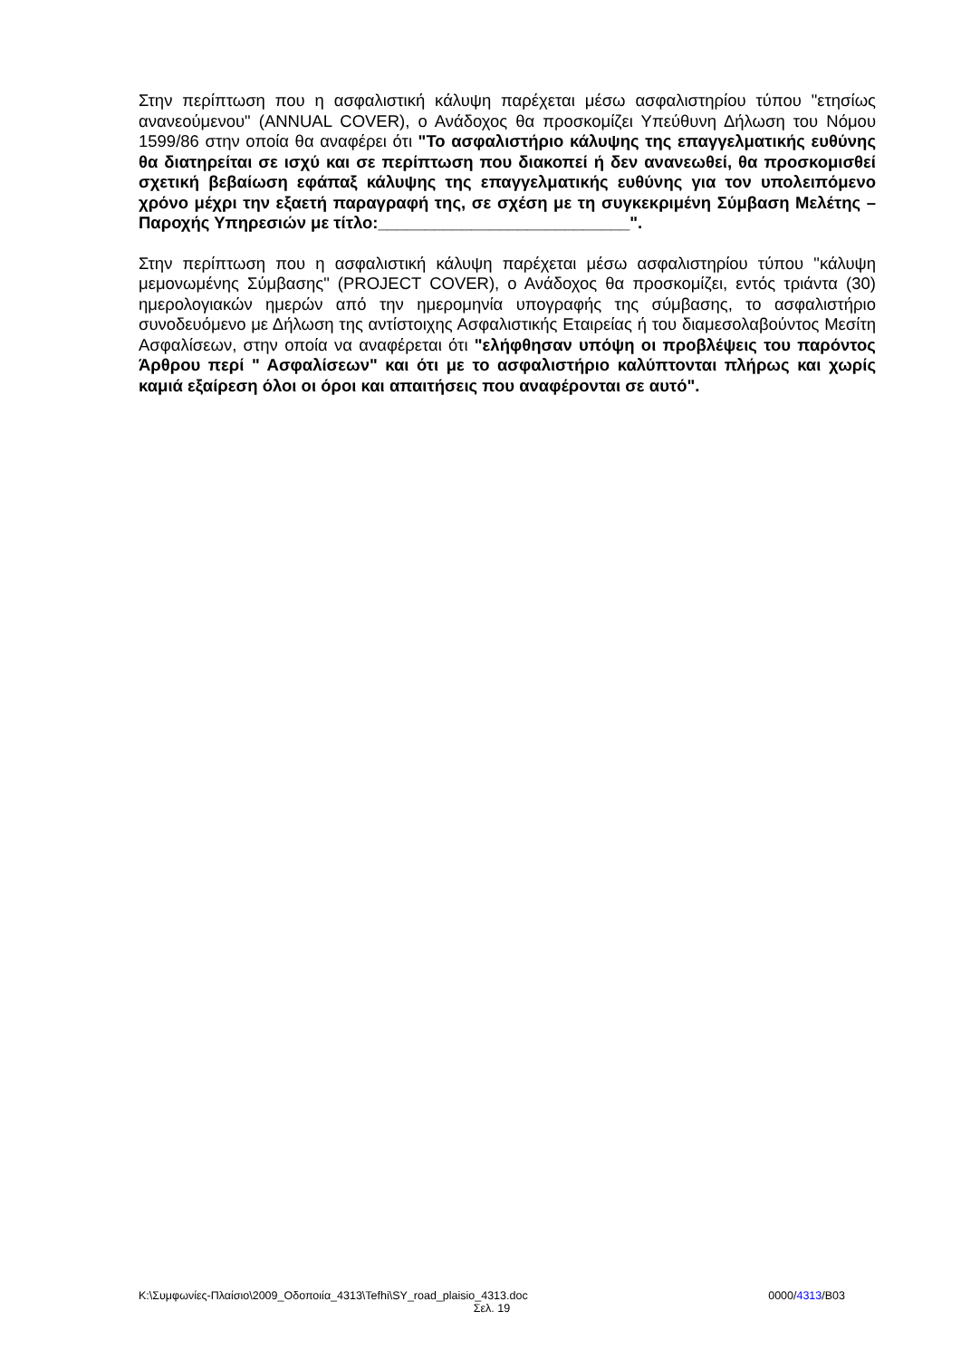Στην περίπτωση που η ασφαλιστική κάλυψη παρέχεται μέσω ασφαλιστηρίου τύπου "ετησίως ανανεούμενου" (ANNUAL COVER), ο Ανάδοχος θα προσκομίζει Υπεύθυνη Δήλωση του Νόμου 1599/86 στην οποία θα αναφέρει ότι "Το ασφαλιστήριο κάλυψης της επαγγελματικής ευθύνης θα διατηρείται σε ισχύ και σε περίπτωση που διακοπεί ή δεν ανανεωθεί, θα προσκομισθεί σχετική βεβαίωση εφάπαξ κάλυψης της επαγγελματικής ευθύνης για τον υπολειπόμενο χρόνο μέχρι την εξαετή παραγραφή της, σε σχέση με τη συγκεκριμένη Σύμβαση Μελέτης – Παροχής Υπηρεσιών με τίτλο:___________________________".
Στην περίπτωση που η ασφαλιστική κάλυψη παρέχεται μέσω ασφαλιστηρίου τύπου "κάλυψη μεμονωμένης Σύμβασης" (PROJECT COVER), ο Ανάδοχος θα προσκομίζει, εντός τριάντα (30) ημερολογιακών ημερών από την ημερομηνία υπογραφής της σύμβασης, το ασφαλιστήριο συνοδευόμενο με Δήλωση της αντίστοιχης Ασφαλιστικής Εταιρείας ή του διαμεσολαβούντος Μεσίτη Ασφαλίσεων, στην οποία να αναφέρεται ότι "ελήφθησαν υπόψη οι προβλέψεις του παρόντος Άρθρου περί " Ασφαλίσεων" και ότι με το ασφαλιστήριο καλύπτονται πλήρως και χωρίς καμιά εξαίρεση όλοι οι όροι και απαιτήσεις που αναφέρονται σε αυτό".
K:\Συμφωνίες-Πλαίσιο\2009_Οδοποιία_4313\Tefhi\SY_road_plaisio_4313.doc 0000/4313/B03
Σελ. 19